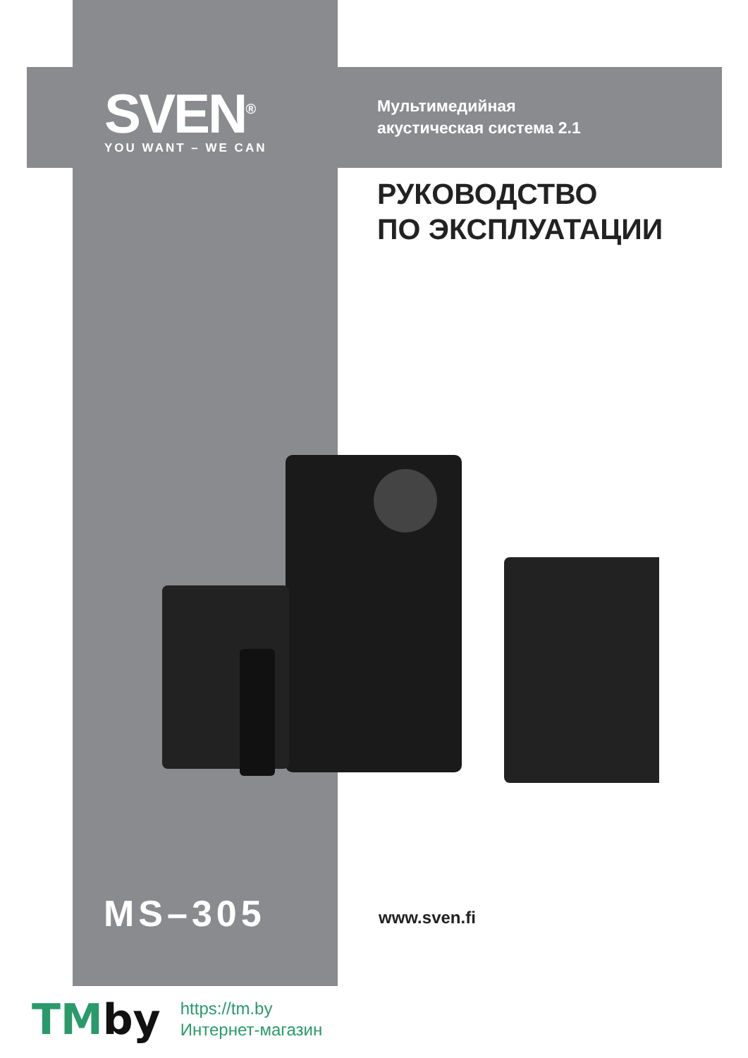SVEN<sup>®</sup>
YOU WANT – WE CAN
Мультимедийная
акустическая система 2.1
РУКОВОДСТВО
ПО ЭКСПЛУАТАЦИИ
MS–305 www.sven.fi
TMby
https://tm.by
Интернет-магазин